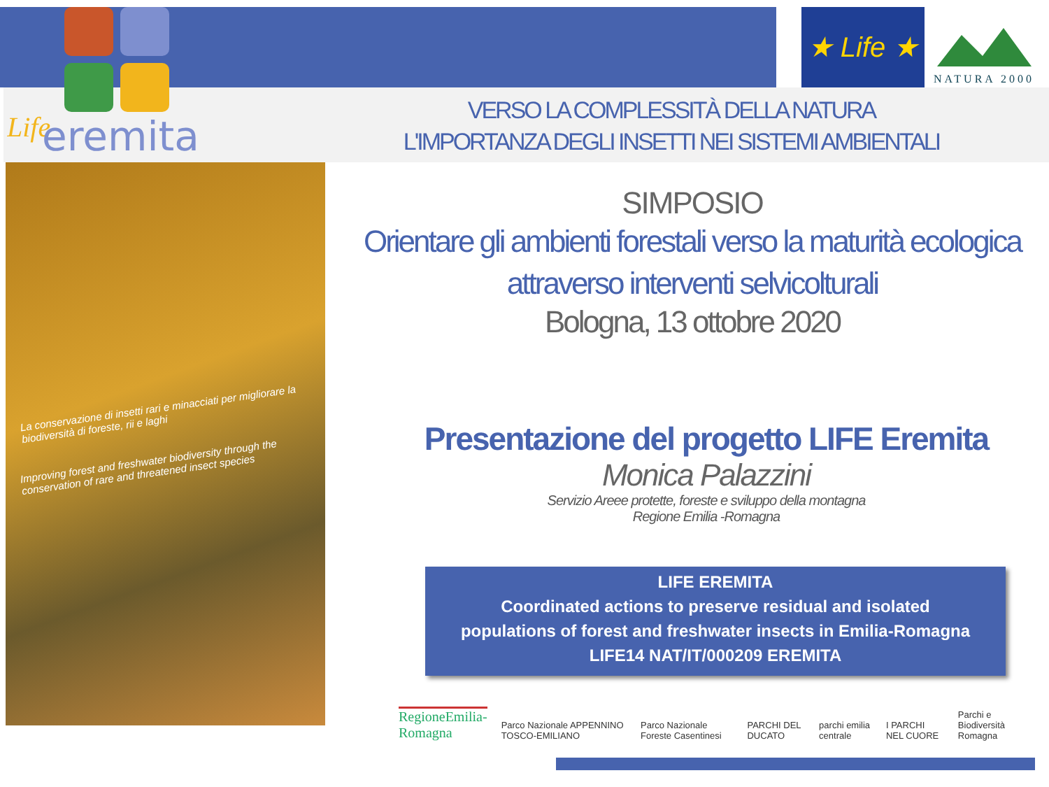Life
eremita
★ Life ★
NATURA 2000
VERSO LA COMPLESSITÀ DELLA NATURA
L'IMPORTANZA DEGLI INSETTI NEI SISTEMI AMBIENTALI
La conservazione di insetti rari e minacciati per migliorare la biodiversità di foreste, rii e laghi
Improving forest and freshwater biodiversity through the conservation of rare and threatened insect species
SIMPOSIO
Orientare gli ambienti forestali verso la maturità ecologica
attraverso interventi selvicolturali
Bologna, 13 ottobre 2020
Presentazione del progetto LIFE Eremita
Monica Palazzini
Servizio Areee protette, foreste e sviluppo della montagna
Regione Emilia -Romagna
LIFE EREMITA
Coordinated actions to preserve residual and isolated
populations of forest and freshwater insects in Emilia-Romagna
LIFE14 NAT/IT/000209 EREMITA
RegioneEmilia-Romagna Parco Nazionale APPENNINO TOSCO-EMILIANO Parco Nazionale Foreste Casentinesi PARCHI DEL DUCATO parchi emilia centrale I PARCHI NEL CUORE Parchi e Biodiversità Romagna